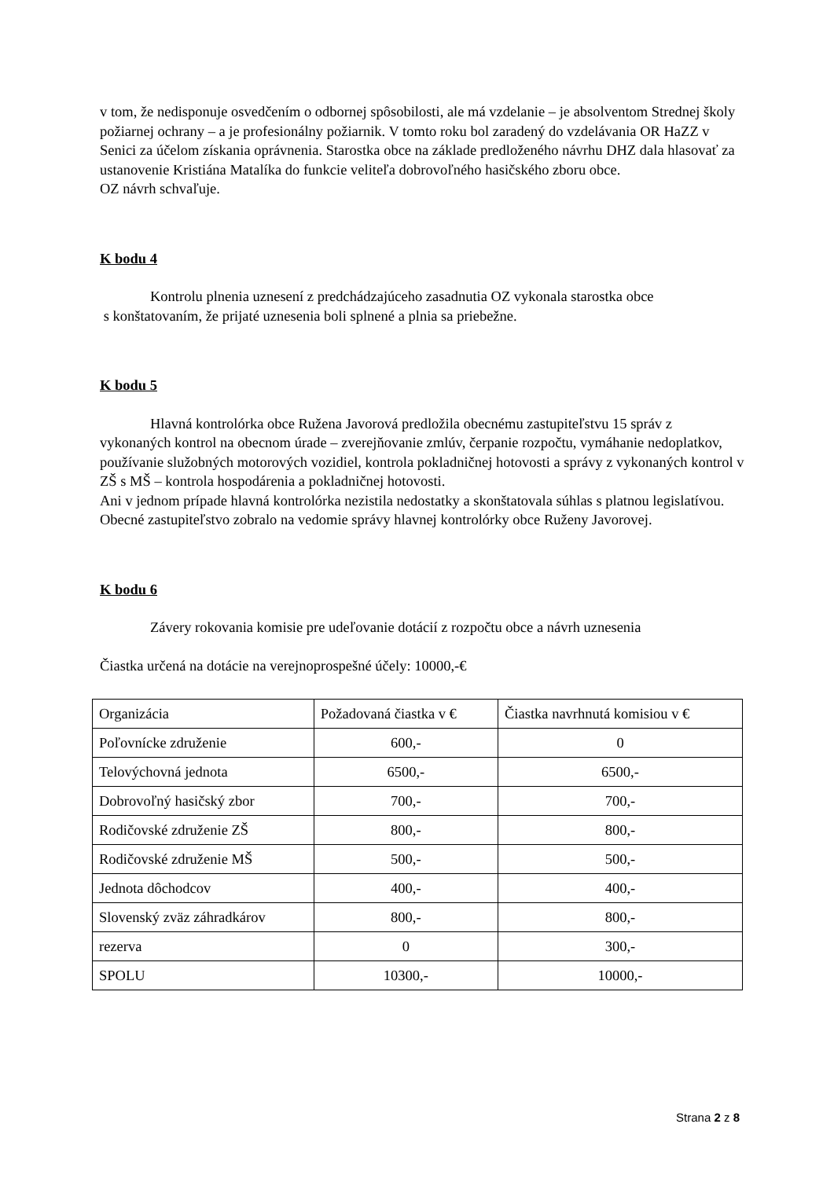v tom, že nedisponuje osvedčením o odbornej spôsobilosti, ale má vzdelanie – je absolventom Strednej školy požiarnej ochrany – a je profesionálny požiarnik. V tomto roku bol zaradený do vzdelávania OR HaZZ v Senici za účelom získania oprávnenia. Starostka obce na základe predloženého návrhu DHZ dala hlasovať za ustanovenie Kristiána Matalíka do funkcie veliteľa dobrovoľného hasičského zboru obce.
OZ návrh schvaľuje.
K bodu 4
Kontrolu plnenia uznesení z predchádzajúceho zasadnutia OZ vykonala starostka obce
s konštatovaním, že prijaté uznesenia boli splnené a plnia sa priebežne.
K bodu 5
Hlavná kontrolórka obce Ružena Javorová predložila obecnému zastupiteľstvu 15 správ z vykonaných kontrol na obecnom úrade – zverejňovanie zmlúv, čerpanie rozpočtu, vymáhanie nedoplatkov, používanie služobných motorových vozidiel, kontrola pokladničnej hotovosti a správy z vykonaných kontrol v ZŠ s MŠ – kontrola hospodárenia a pokladničnej hotovosti.
Ani v jednom prípade hlavná kontrolórka nezistila nedostatky a skonštatovala súhlas s platnou legislatívou.
Obecné zastupiteľstvo zobralo na vedomie správy hlavnej kontrolórky obce Ruženy Javorovej.
K bodu 6
Závery rokovania komisie pre udeľovanie dotácií z rozpočtu obce a návrh uznesenia
Čiastka určená na dotácie na verejnoprospešné účely: 10000,-€
| Organizácia | Požadovaná čiastka v € | Čiastka navrhnutá komisiou v € |
| Poľovnícke združenie | 600,- | 0 |
| Telovýchovná jednota | 6500,- | 6500,- |
| Dobrovoľný hasičský zbor | 700,- | 700,- |
| Rodičovské združenie ZŠ | 800,- | 800,- |
| Rodičovské združenie MŠ | 500,- | 500,- |
| Jednota dôchodcov | 400,- | 400,- |
| Slovenský zväz záhradkárov | 800,- | 800,- |
| rezerva | 0 | 300,- |
| SPOLU | 10300,- | 10000,- |
Strana 2 z 8